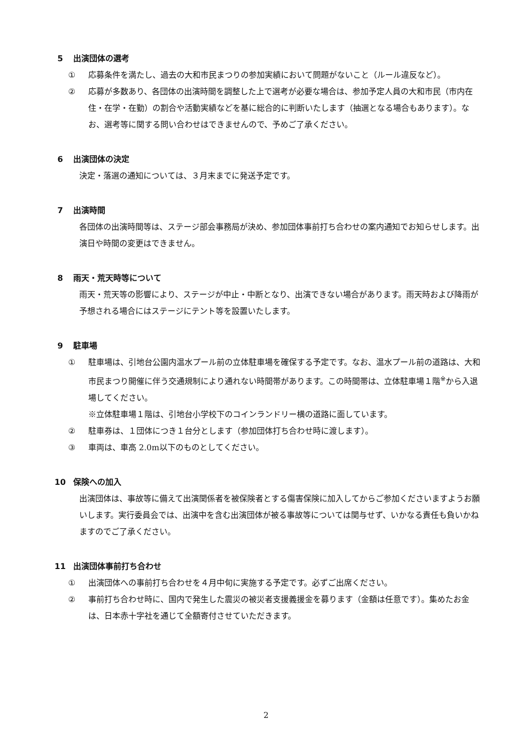5 出演団体の選考
① 応募条件を満たし、過去の大和市民まつりの参加実績において問題がないこと（ルール違反など）。
② 応募が多数あり、各団体の出演時間を調整した上で選考が必要な場合は、参加予定人員の大和市民（市内在住・在学・在勤）の割合や活動実績などを基に総合的に判断いたします（抽選となる場合もあります）。なお、選考等に関する問い合わせはできませんので、予めご了承ください。
6 出演団体の決定
決定・落選の通知については、３月末までに発送予定です。
7 出演時間
各団体の出演時間等は、ステージ部会事務局が決め、参加団体事前打ち合わせの案内通知でお知らせします。出演日や時間の変更はできません。
8 雨天・荒天時等について
雨天・荒天等の影響により、ステージが中止・中断となり、出演できない場合があります。雨天時および降雨が予想される場合にはステージにテント等を設置いたします。
9 駐車場
① 駐車場は、引地台公園内温水プール前の立体駐車場を確保する予定です。なお、温水プール前の道路は、大和市民まつり開催に伴う交通規制により通れない時間帯があります。この時間帯は、立体駐車場１階<sup>※</sup>から入退場してください。
※立体駐車場１階は、引地台小学校下のコインランドリー横の道路に面しています。
② 駐車券は、１団体につき１台分とします（参加団体打ち合わせ時に渡します）。
③ 車両は、車高 2.0m以下のものとしてください。
10 保険への加入
出演団体は、事故等に備えて出演関係者を被保険者とする傷害保険に加入してからご参加くださいますようお願いします。実行委員会では、出演中を含む出演団体が被る事故等については関与せず、いかなる責任も負いかねますのでご了承ください。
11 出演団体事前打ち合わせ
① 出演団体への事前打ち合わせを４月中旬に実施する予定です。必ずご出席ください。
② 事前打ち合わせ時に、国内で発生した震災の被災者支援義援金を募ります（金額は任意です）。集めたお金は、日本赤十字社を通じて全額寄付させていただきます。
2